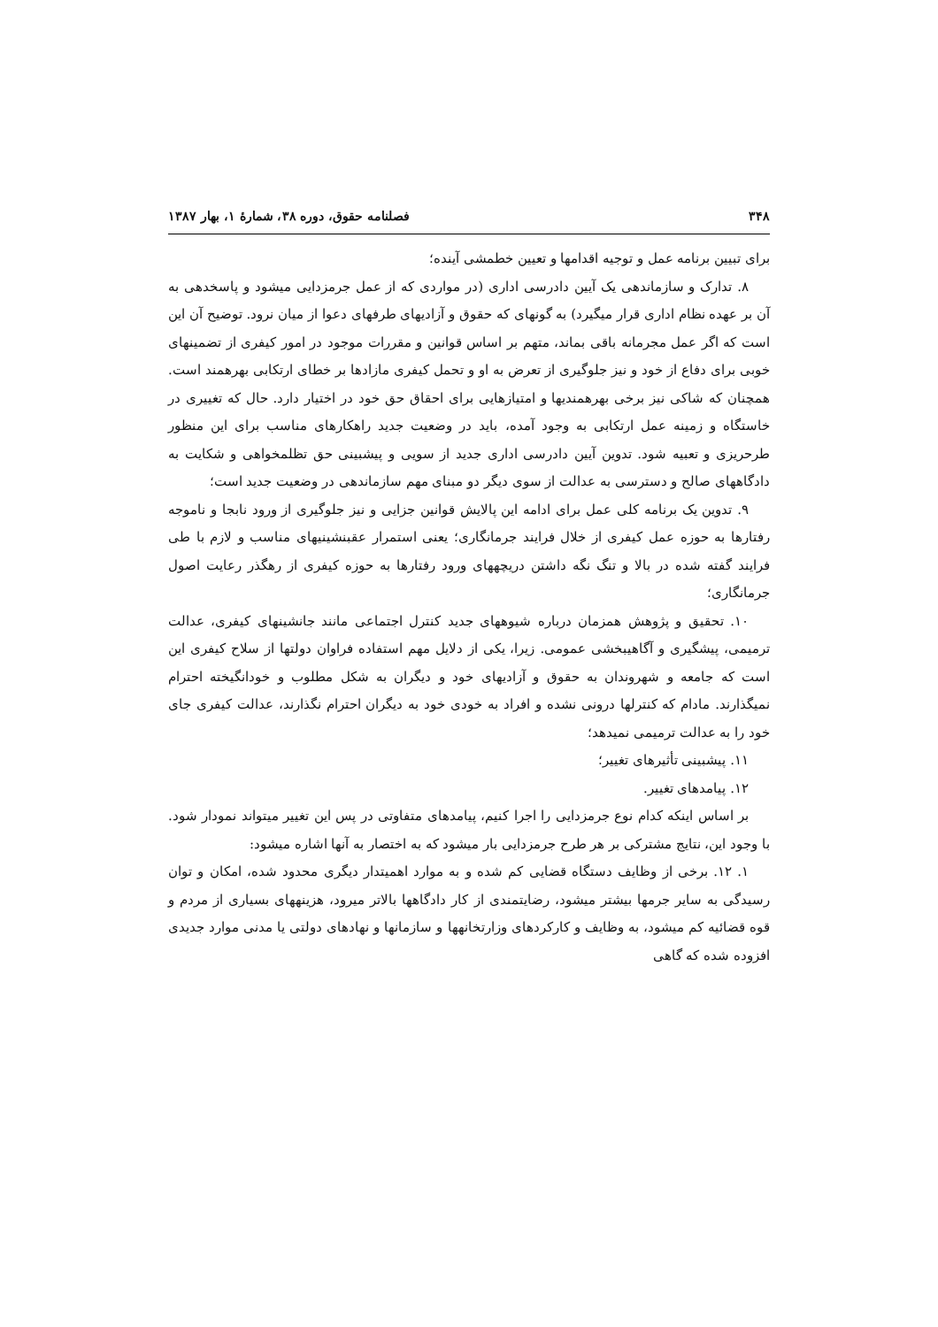۳۴۸ فصلنامه حقوق، دوره ۳۸، شمارهٔ ۱، بهار ۱۳۸۷
برای تبیین برنامه عمل و توجیه اقدامها و تعیین خطمشی آینده؛
۸. تدارک و سازماندهی یک آیین دادرسی اداری (در مواردی که از عمل جرمزدایی میشود و پاسخدهی به آن بر عهده نظام اداری قرار میگیرد) به گونهای که حقوق و آزادیهای طرفهای دعوا از میان نرود. توضیح آن این است که اگر عمل مجرمانه باقی بماند، متهم بر اساس قوانین و مقررات موجود در امور کیفری از تضمینهای خوبی برای دفاع از خود و نیز جلوگیری از تعرض به او و تحمل کیفری مازادها بر خطای ارتکابی بهرهمند است. همچنان که شاکی نیز برخی بهرهمندیها و امتیازهایی برای احقاق حق خود در اختیار دارد. حال که تغییری در خاستگاه و زمینه عمل ارتکابی به وجود آمده، باید در وضعیت جدید راهکارهای مناسب برای این منظور طرحریزی و تعبیه شود. تدوین آیین دادرسی اداری جدید از سویی و پیشبینی حق تظلمخواهی و شکایت به دادگاههای صالح و دسترسی به عدالت از سوی دیگر دو مبنای مهم سازماندهی در وضعیت جدید است؛
۹. تدوین یک برنامه کلی عمل برای ادامه این پالایش قوانین جزایی و نیز جلوگیری از ورود نابجا و ناموجه رفتارها به حوزه عمل کیفری از خلال فرایند جرمانگاری؛ یعنی استمرار عقبنشینیهای مناسب و لازم با طی فرایند گفته شده در بالا و تنگ نگه داشتن دریچههای ورود رفتارها به حوزه کیفری از رهگذر رعایت اصول جرمانگاری؛
۱۰. تحقیق و پژوهش همزمان درباره شیوههای جدید کنترل اجتماعی مانند جانشینهای کیفری، عدالت ترمیمی، پیشگیری و آگاهیبخشی عمومی. زیرا، یکی از دلایل مهم استفاده فراوان دولتها از سلاح کیفری این است که جامعه و شهروندان به حقوق و آزادیهای خود و دیگران به شکل مطلوب و خودانگیخته احترام نمیگذارند. مادام که کنترلها درونی نشده و افراد به خودی خود به دیگران احترام نگذارند، عدالت کیفری جای خود را به عدالت ترمیمی نمیدهد؛
۱۱. پیشبینی تأثیرهای تغییر؛
۱۲. پیامدهای تغییر.
بر اساس اینکه کدام نوع جرمزدایی را اجرا کنیم، پیامدهای متفاوتی در پس این تغییر میتواند نمودار شود. با وجود این، نتایج مشترکی بر هر طرح جرمزدایی بار میشود که به اختصار به آنها اشاره میشود:
۱. ۱۲. برخی از وظایف دستگاه قضایی کم شده و به موارد اهمیتدار دیگری محدود شده، امکان و توان رسیدگی به سایر جرمها بیشتر میشود، رضایتمندی از کار دادگاهها بالاتر میرود، هزینههای بسیاری از مردم و قوه قضائیه کم میشود، به وظایف و کارکردهای وزارتخانهها و سازمانها و نهادهای دولتی یا مدنی موارد جدیدی افزوده شده که گاهی